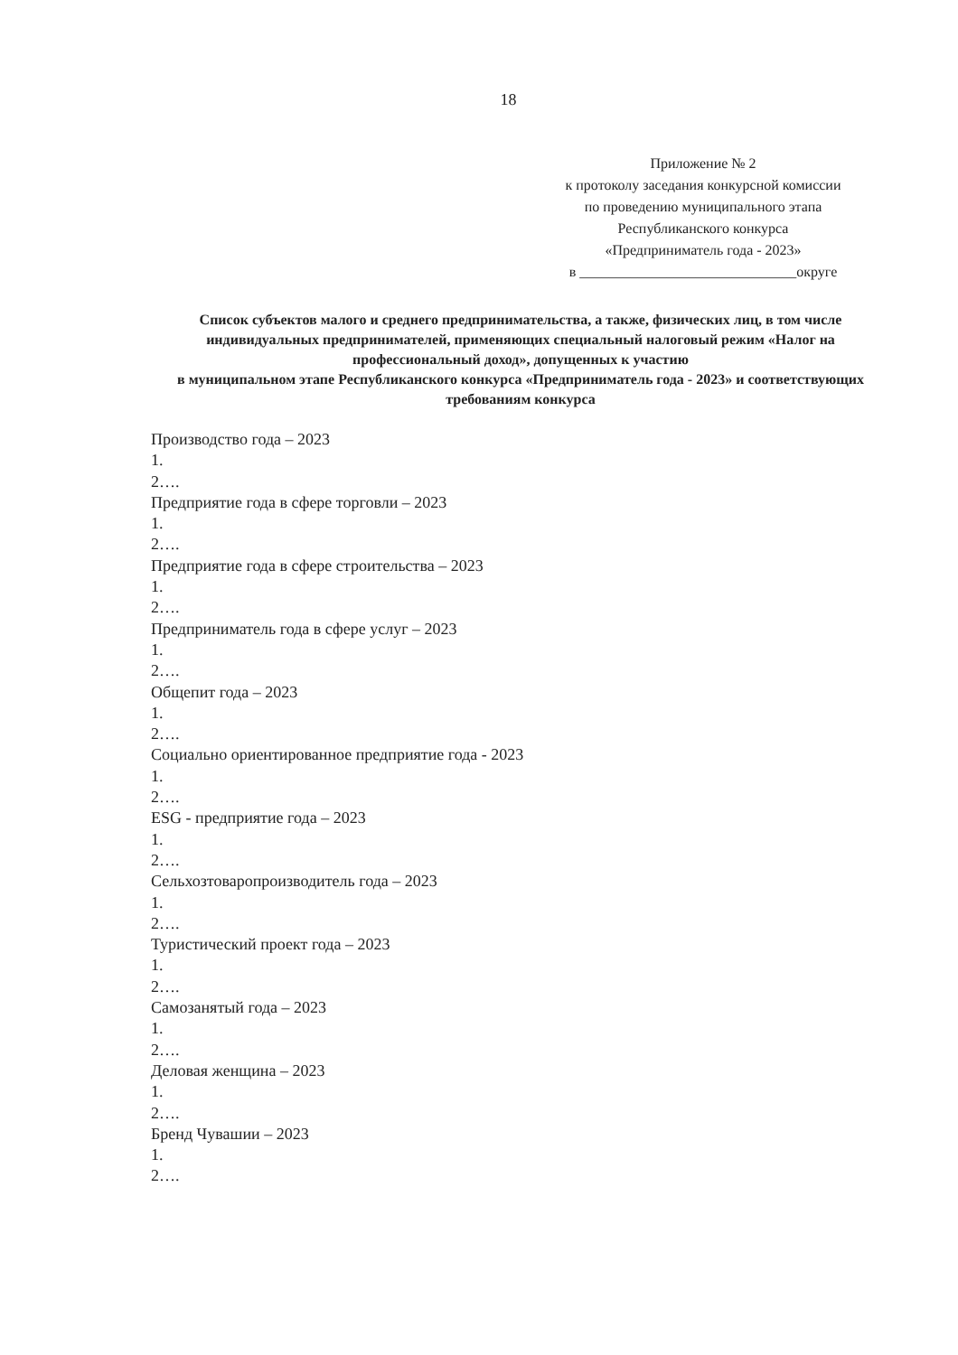18
Приложение № 2
к протоколу заседания конкурсной комиссии
по проведению муниципального этапа
Республиканского конкурса
«Предприниматель года - 2023»
в ______________________________округе
Список субъектов малого и среднего предпринимательства, а также, физических лиц, в том числе индивидуальных предпринимателей, применяющих специальный налоговый режим «Налог на профессиональный доход», допущенных к участию
в муниципальном этапе Республиканского конкурса «Предприниматель года - 2023» и соответствующих требованиям конкурса
Производство года – 2023
1.
2….
Предприятие года в сфере торговли – 2023
1.
2….
Предприятие года в сфере строительства – 2023
1.
2….
Предприниматель года в сфере услуг – 2023
1.
2….
Общепит года – 2023
1.
2….
Социально ориентированное предприятие года - 2023
1.
2….
ESG - предприятие года – 2023
1.
2….
Сельхозтоваропроизводитель года – 2023
1.
2….
Туристический проект года – 2023
1.
2….
Самозанятый года – 2023
1.
2….
Деловая женщина – 2023
1.
2….
Бренд Чувашии – 2023
1.
2….